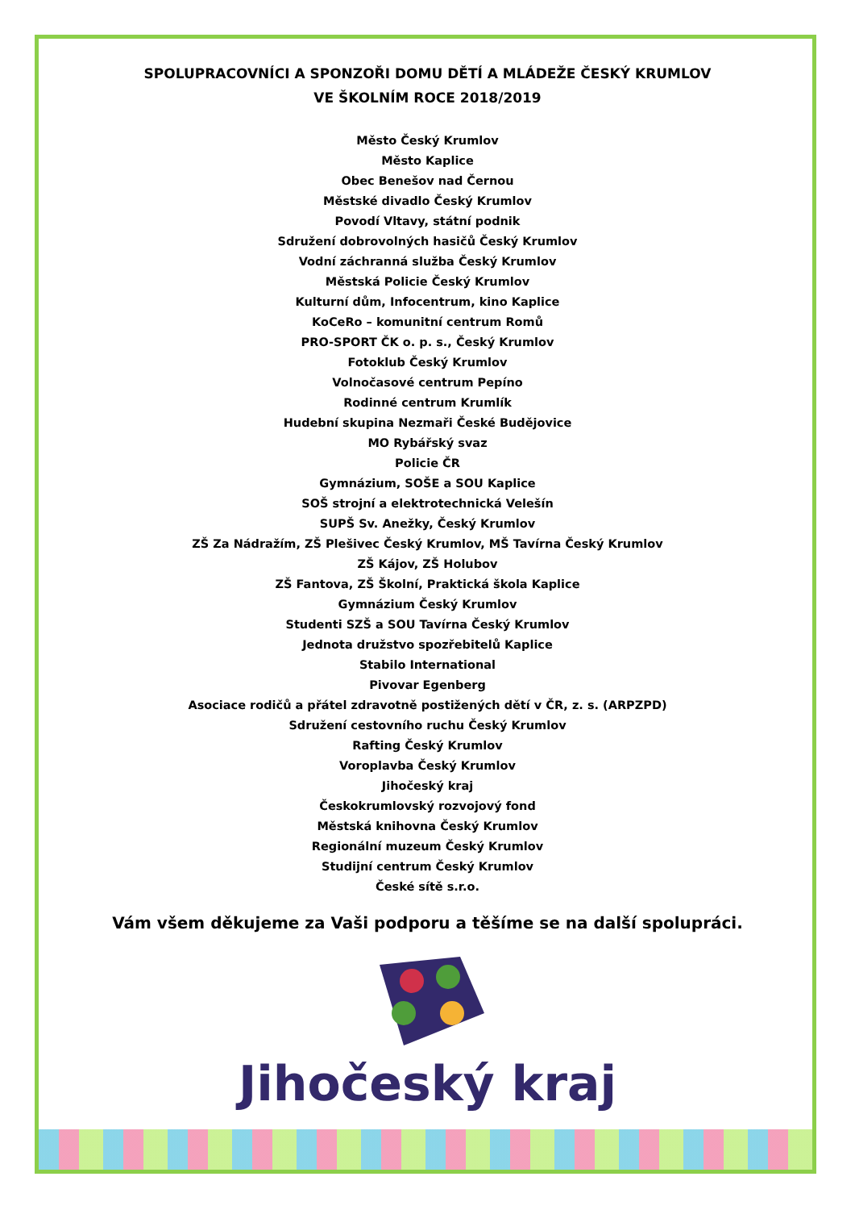SPOLUPRACOVNÍCI A SPONZOŘI DOMU DĚTÍ A MLÁDEŽE ČESKÝ KRUMLOV
VE ŠKOLNÍM ROCE 2018/2019
Město Český Krumlov
Město Kaplice
Obec Benešov nad Černou
Městské divadlo Český Krumlov
Povodí Vltavy, státní podnik
Sdružení dobrovolných hasičů Český Krumlov
Vodní záchranná služba Český Krumlov
Městská Policie Český Krumlov
Kulturní dům, Infocentrum, kino Kaplice
KoCeRo – komunitní centrum Romů
PRO-SPORT ČK o. p. s., Český Krumlov
Fotoklub Český Krumlov
Volnočasové centrum Pepíno
Rodinné centrum Krumlík
Hudební skupina Nezmaři České Budějovice
MO Rybářský svaz
Policie ČR
Gymnázium, SOŠE a SOU Kaplice
SOŠ strojní a elektrotechnická Velešín
SUPŠ Sv. Anežky, Český Krumlov
ZŠ Za Nádražím, ZŠ Plešivec Český Krumlov, MŠ Tavírna Český Krumlov
ZŠ Kájov, ZŠ Holubov
ZŠ Fantova, ZŠ Školní, Praktická škola Kaplice
Gymnázium Český Krumlov
Studenti SZŠ a SOU Tavírna Český Krumlov
Jednota družstvo spozřebitelů Kaplice
Stabilo International
Pivovar Egenberg
Asociace rodičů a přátel zdravotně postižených dětí v ČR, z. s. (ARPZPD)
Sdružení cestovního ruchu Český Krumlov
Rafting Český Krumlov
Voroplavba Český Krumlov
Jihočeský kraj
Českokrumlovský rozvojový fond
Městská knihovna Český Krumlov
Regionální muzeum Český Krumlov
Studijní centrum Český Krumlov
České sítě s.r.o.
Vám všem děkujeme za Vaši podporu a těšíme se na další spolupráci.
Jihočeský kraj